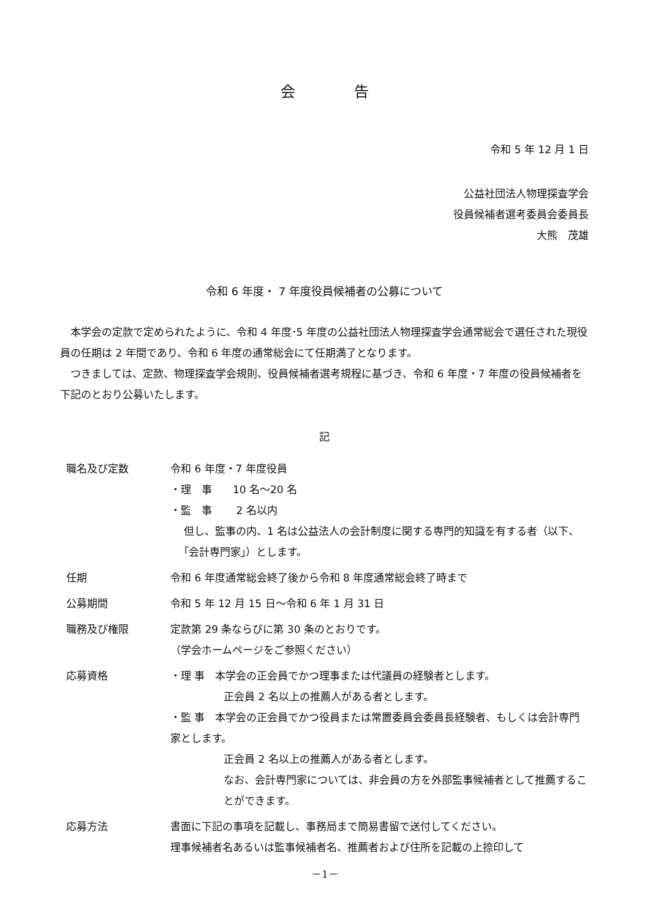会　　　　告
令和 5 年 12 月 1 日
公益社団法人物理探査学会
役員候補者選考委員会委員長
大熊　茂雄
令和 6 年度・ 7 年度役員候補者の公募について
　本学会の定款で定められたように、令和 4 年度･5 年度の公益社団法人物理探査学会通常総会で選任された現役員の任期は 2 年間であり、令和 6 年度の通常総会にて任期満了となります。
　つきましては、定款、物理探査学会規則、役員候補者選考規程に基づき、令和 6 年度・7 年度の役員候補者を下記のとおり公募いたします。
記
| 職名及び定数 | 令和 6 年度・7 年度役員 ・理 事 10 名～20 名 ・監 事 2 名以内 但し、監事の内、1 名は公益法人の会計制度に関する専門的知識を有する者（以下、｢会計専門家｣）とします。 |
| 任期 | 令和 6 年度通常総会終了後から令和 8 年度通常総会終了時まで |
| 公募期間 | 令和 5 年 12 月 15 日～令和 6 年 1 月 31 日 |
| 職務及び権限 | 定款第 29 条ならびに第 30 条のとおりです。 （学会ホームページをご参照ください） |
| 応募資格 | ・理 事 本学会の正会員でかつ理事または代議員の経験者とします。 正会員 2 名以上の推薦人がある者とします。 ・監 事 本学会の正会員でかつ役員または常置委員会委員長経験者、もしくは会計専門家とします。 正会員 2 名以上の推薦人がある者とします。 なお、会計専門家については、非会員の方を外部監事候補者として推薦することができます。 |
| 応募方法 | 書面に下記の事項を記載し、事務局まで簡易書留で送付してください。 理事候補者名あるいは監事候補者名、推薦者および住所を記載の上捺印して |
－1－